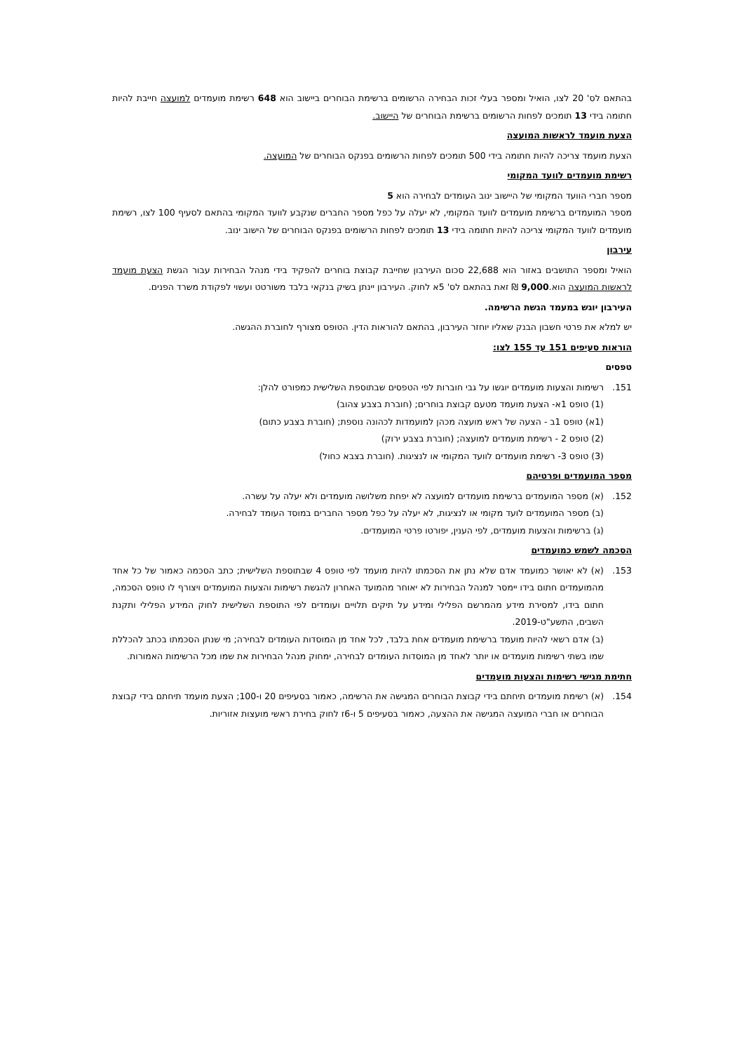בהתאם לס' 20 לצו, הואיל ומספר בעלי זכות הבחירה הרשומים ברשימת הבוחרים ביישוב הוא 648 רשימת מועמדים למועצה חייבת להיות חתומה בידי 13 תומכים לפחות הרשומים ברשימת הבוחרים של היישוב.
הצעת מועמד לראשות המועצה
הצעת מועמד צריכה להיות חתומה בידי 500 תומכים לפחות הרשומים בפנקס הבוחרים של המועצה.
רשימת מועמדים לוועד המקומי
מספר חברי הוועד המקומי של היישוב ינוב העומדים לבחירה הוא 5
מספר המועמדים ברשימת מועמדים לוועד המקומי, לא יעלה על כפל מספר החברים שנקבע לוועד המקומי בהתאם לסעיף 100 לצו, רשימת מועמדים לוועד המקומי צריכה להיות חתומה בידי 13 תומכים לפחות הרשומים בפנקס הבוחרים של הישוב ינוב.
עירבון
הואיל ומספר התושבים באזור הוא 22,688 סכום העירבון שחייבת קבוצת בוחרים להפקיד בידי מנהל הבחירות עבור הגשת הצעת מועמד לראשות המועצה הוא.9,000 ₪ זאת בהתאם לס' 5א לחוק. העירבון יינתן בשיק בנקאי בלבד משורטט ועשוי לפקודת משרד הפנים.
העירבון יוגש במעמד הגשת הרשימה.
יש למלא את פרטי חשבון הבנק שאליו יוחזר העירבון, בהתאם להוראות הדין. הטופס מצורף לחוברת ההגשה.
הוראות סעיפים 151 עד 155 לצו:
טפסים
151. רשימות והצעות מועמדים יוגשו על גבי חוברות לפי הטפסים שבתוספת השלישית כמפורט להלן:
(1) טופס 1א- הצעת מועמד מטעם קבוצת בוחרים; (חוברת בצבע צהוב)
(1א) טופס 1ב - הצעה של ראש מועצה מכהן למועמדות לכהונה נוספת; (חוברת בצבע כתום)
(2) טופס 2 - רשימת מועמדים למועצה; (חוברת בצבע ירוק)
(3) טופס 3- רשימת מועמדים לוועד המקומי או לנציגות. (חוברת בצבא כחול)
מספר המועמדים ופרטיהם
152. (א) מספר המועמדים ברשימת מועמדים למועצה לא יפחת משלושה מועמדים ולא יעלה על עשרה.
(ב) מספר המועמדים לועד מקומי או לנציגות, לא יעלה על כפל מספר החברים במוסד העומד לבחירה.
(ג) ברשימות והצעות מועמדים, לפי הענין, יפורטו פרטי המועמדים.
הסכמה לשמש כמועמדים
153. (א) לא יאושר כמועמד אדם שלא נתן את הסכמתו להיות מועמד לפי טופס 4 שבתוספת השלישית; כתב הסכמה כאמור של כל אחד מהמועמדים חתום בידו יימסר למנהל הבחירות לא יאוחר מהמועד האחרון להגשת רשימות והצעות המועמדים ויצורף לו טופס הסכמה, חתום בידו, למסירת מידע מהמרשם הפלילי ומידע על תיקים תלויים ועומדים לפי התוספת השלישית לחוק המידע הפלילי ותקנת השבים, התשע"ט-2019.
(ב) אדם רשאי להיות מועמד ברשימת מועמדים אחת בלבד, לכל אחד מן המוסדות העומדים לבחירה; מי שנתן הסכמתו בכתב להכללת שמו בשתי רשימות מועמדים או יותר לאחד מן המוסדות העומדים לבחירה, ימחוק מנהל הבחירות את שמו מכל הרשימות האמורות.
חתימת מגישי רשימות והצעות מועמדים
154. (א) רשימת מועמדים תיחתם בידי קבוצת הבוחרים המגישה את הרשימה, כאמור בסעיפים 20 ו-100; הצעת מועמד תיחתם בידי קבוצת הבוחרים או חברי המועצה המגישה את ההצעה, כאמור בסעיפים 5 ו-6ז לחוק בחירת ראשי מועצות אזוריות.